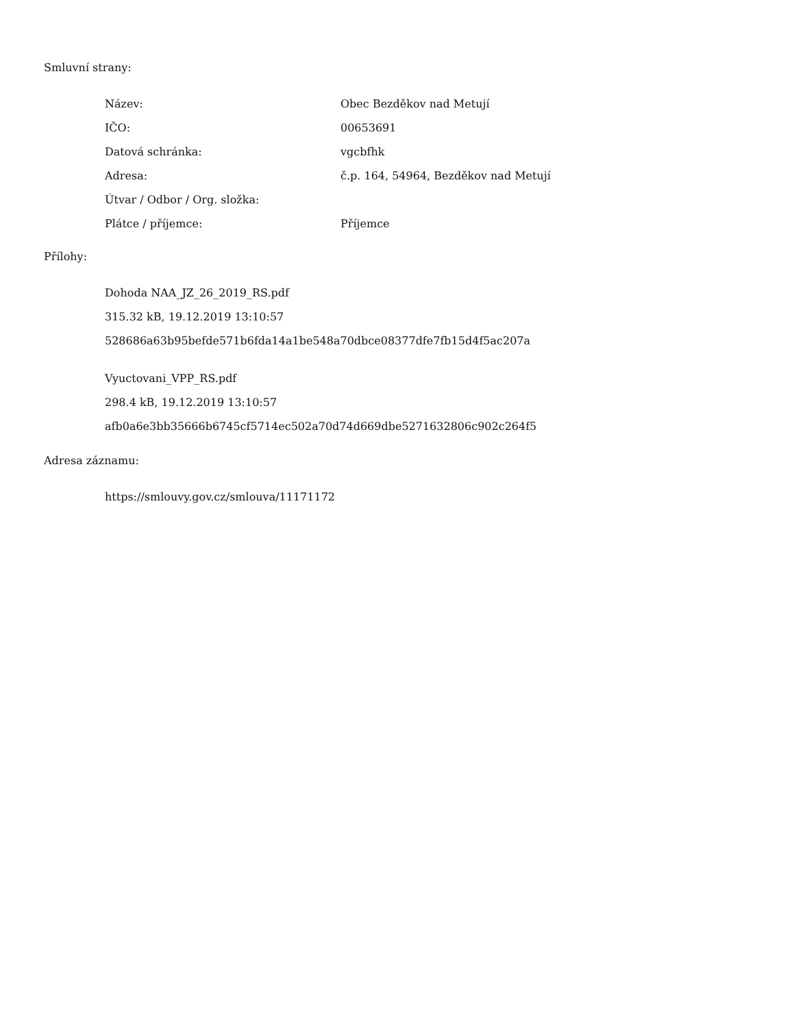Smluvní strany:
| Název: | Obec Bezděkov nad Metují |
| IČO: | 00653691 |
| Datová schránka: | vgcbfhk |
| Adresa: | č.p. 164, 54964, Bezděkov nad Metují |
| Útvar / Odbor / Org. složka: | |
| Plátce / příjemce: | Příjemce |
Přílohy:
Dohoda NAA_JZ_26_2019_RS.pdf
315.32 kB, 19.12.2019 13:10:57
528686a63b95befde571b6fda14a1be548a70dbce08377dfe7fb15d4f5ac207a
Vyuctovani_VPP_RS.pdf
298.4 kB, 19.12.2019 13:10:57
afb0a6e3bb35666b6745cf5714ec502a70d74d669dbe5271632806c902c264f5
Adresa záznamu:
https://smlouvy.gov.cz/smlouva/11171172